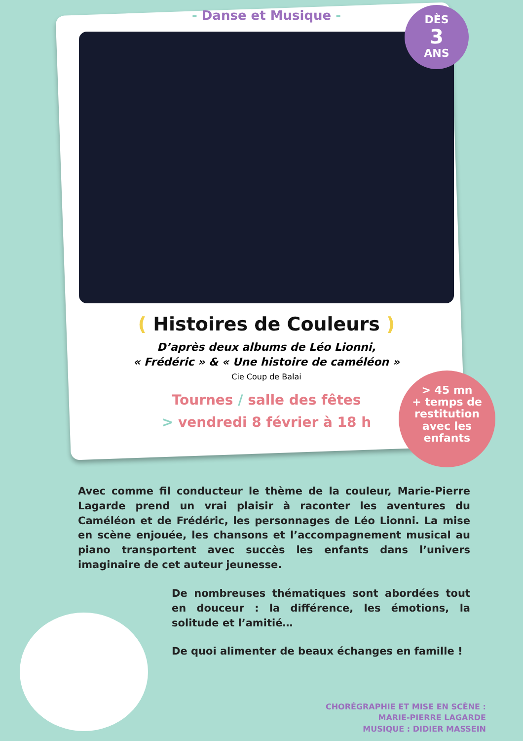DÈS
3
ANS
> 45 mn
+ temps de restitution avec les enfants
- Danse et Musique -
( Histoires de Couleurs )
D’après deux albums de Léo Lionni,
« Frédéric » & « Une histoire de caméléon »
Cie Coup de Balai
Tournes / salle des fêtes
> vendredi 8 février à 18 h
Avec comme fil conducteur le thème de la couleur, Marie-Pierre Lagarde prend un vrai plaisir à raconter les aventures du Caméléon et de Frédéric, les personnages de Léo Lionni. La mise en scène enjouée, les chansons et l’accompagnement musical au piano transportent avec succès les enfants dans l’univers imaginaire de cet auteur jeunesse.
De nombreuses thématiques sont abordées tout en douceur : la différence, les émotions, la solitude et l’amitié…
De quoi alimenter de beaux échanges en famille !
CHORÉGRAPHIE ET MISE EN SCÈNE :
MARIE-PIERRE LAGARDE
MUSIQUE : DIDIER MASSEIN